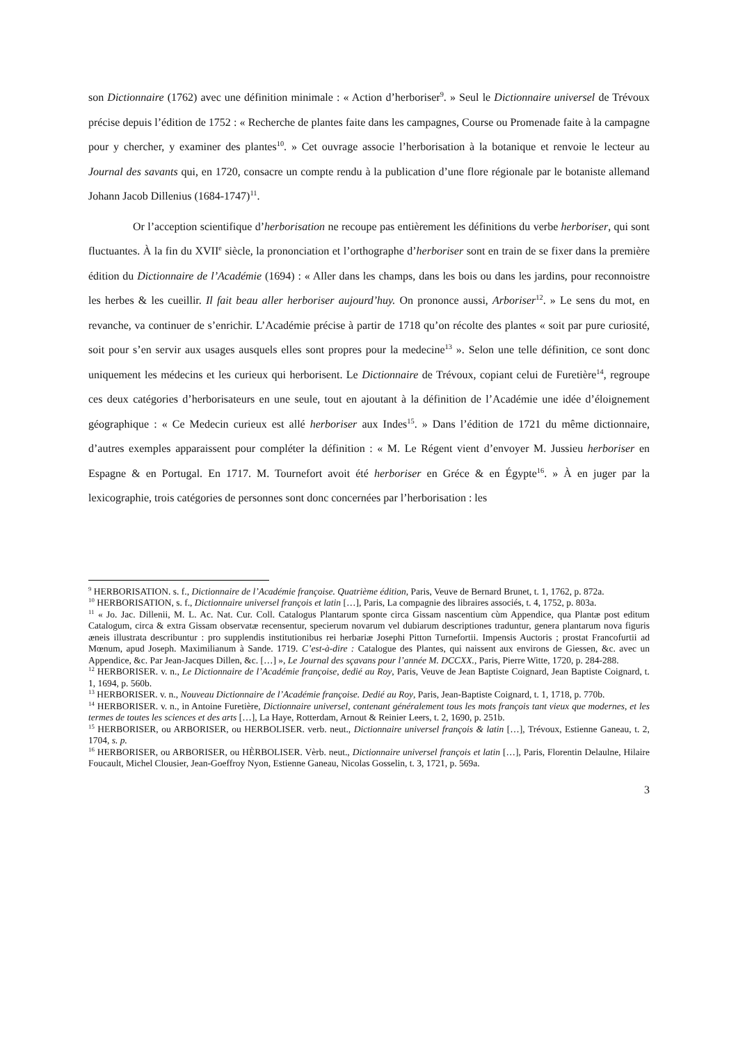son Dictionnaire (1762) avec une définition minimale : « Action d’herboriser<sup>9</sup>. » Seul le Dictionnaire universel de Trévoux précise depuis l’édition de 1752 : « Recherche de plantes faite dans les campagnes, Course ou Promenade faite à la campagne pour y chercher, y examiner des plantes<sup>10</sup>. » Cet ouvrage associe l’herborisation à la botanique et renvoie le lecteur au Journal des savants qui, en 1720, consacre un compte rendu à la publication d’une flore régionale par le botaniste allemand Johann Jacob Dillenius (1684-1747)<sup>11</sup>.
Or l’acception scientifique d’herborisation ne recoupe pas entièrement les définitions du verbe herboriser, qui sont fluctuantes. À la fin du XVII<sup>e</sup> siècle, la prononciation et l’orthographe d’herboriser sont en train de se fixer dans la première édition du Dictionnaire de l’Académie (1694) : « Aller dans les champs, dans les bois ou dans les jardins, pour reconnoistre les herbes & les cueillir. Il fait beau aller herboriser aujourd’huy. On prononce aussi, Arboriser<sup>12</sup>. » Le sens du mot, en revanche, va continuer de s’enrichir. L’Académie précise à partir de 1718 qu’on récolte des plantes « soit par pure curiosité, soit pour s’en servir aux usages ausquels elles sont propres pour la medecine<sup>13</sup> ». Selon une telle définition, ce sont donc uniquement les médecins et les curieux qui herborisent. Le Dictionnaire de Trévoux, copiant celui de Furetière<sup>14</sup>, regroupe ces deux catégories d’herborisateurs en une seule, tout en ajoutant à la définition de l’Académie une idée d’éloignement géographique : « Ce Medecin curieux est allé herboriser aux Indes<sup>15</sup>. » Dans l’édition de 1721 du même dictionnaire, d’autres exemples apparaissent pour compléter la définition : « M. Le Régent vient d’envoyer M. Jussieu herboriser en Espagne & en Portugal. En 1717. M. Tournefort avoit été herboriser en Gréce & en Égypte<sup>16</sup>. » À en juger par la lexicographie, trois catégories de personnes sont donc concernées par l’herborisation : les
<sup>9</sup> HERBORISATION. s. f., Dictionnaire de l’Académie françoise. Quatrième édition, Paris, Veuve de Bernard Brunet, t. 1, 1762, p. 872a.
<sup>10</sup> HERBORISATION, s. f., Dictionnaire universel françois et latin […], Paris, La compagnie des libraires associés, t. 4, 1752, p. 803a.
<sup>11</sup> « Jo. Jac. Dillenii, M. L. Ac. Nat. Cur. Coll. Catalogus Plantarum sponte circa Gissam nascentium cùm Appendice, qua Plantæ post editum Catalogum, circa & extra Gissam observatæ recensentur, specierum novarum vel dubiarum descriptiones traduntur, genera plantarum nova figuris æneis illustrata describuntur : pro supplendis institutionibus rei herbariæ Josephi Pitton Turnefortii. Impensis Auctoris ; prostat Francofurtii ad Mœnum, apud Joseph. Maximilianum à Sande. 1719. C’est-à-dire : Catalogue des Plantes, qui naissent aux environs de Giessen, &c. avec un Appendice, &c. Par Jean-Jacques Dillen, &c. […] », Le Journal des sçavans pour l’année M. DCCXX., Paris, Pierre Witte, 1720, p. 284-288.
<sup>12</sup> HERBORISER. v. n., Le Dictionnaire de l’Académie françoise, dedié au Roy, Paris, Veuve de Jean Baptiste Coignard, Jean Baptiste Coignard, t. 1, 1694, p. 560b.
<sup>13</sup> HERBORISER. v. n., Nouveau Dictionnaire de l’Académie françoise. Dedié au Roy, Paris, Jean-Baptiste Coignard, t. 1, 1718, p. 770b.
<sup>14</sup> HERBORISER. v. n., in Antoine Furetière, Dictionnaire universel, contenant généralement tous les mots françois tant vieux que modernes, et les termes de toutes les sciences et des arts […], La Haye, Rotterdam, Arnout & Reinier Leers, t. 2, 1690, p. 251b.
<sup>15</sup> HERBORISER, ou ARBORISER, ou HERBOLISER. verb. neut., Dictionnaire universel françois & latin […], Trévoux, Estienne Ganeau, t. 2, 1704, s. p.
<sup>16</sup> HERBORISER, ou ARBORISER, ou HÈRBOLISER. Vèrb. neut., Dictionnaire universel françois et latin […], Paris, Florentin Delaulne, Hilaire Foucault, Michel Clousier, Jean-Goeffroy Nyon, Estienne Ganeau, Nicolas Gosselin, t. 3, 1721, p. 569a.
3